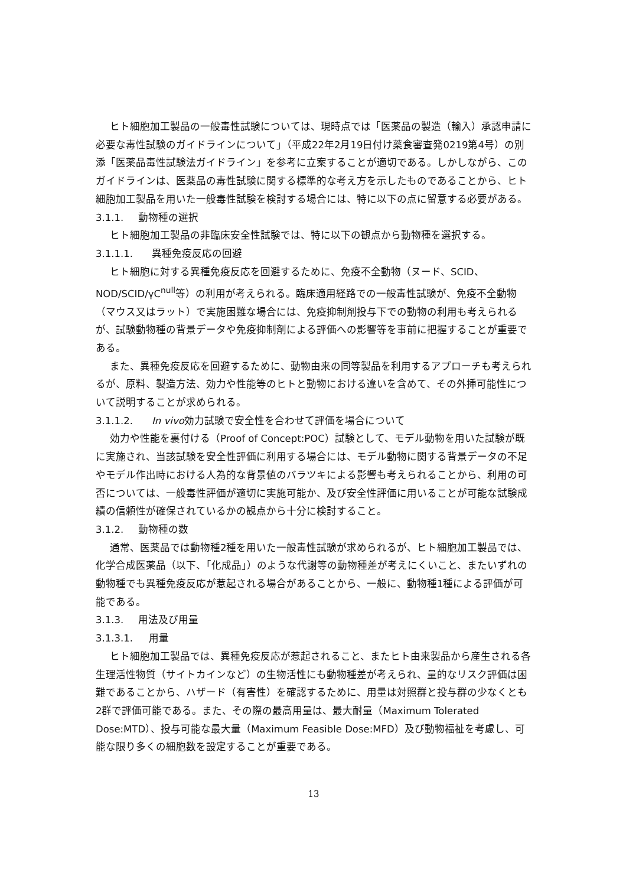ヒト細胞加工製品の一般毒性試験については、現時点では「医薬品の製造（輸入）承認申請に必要な毒性試験のガイドラインについて」（平成22年2月19日付け薬食審査発0219第4号）の別添「医薬品毒性試験法ガイドライン」を参考に立案することが適切である。しかしながら、このガイドラインは、医薬品の毒性試験に関する標準的な考え方を示したものであることから、ヒト細胞加工製品を用いた一般毒性試験を検討する場合には、特に以下の点に留意する必要がある。
3.1.1. 動物種の選択
ヒト細胞加工製品の非臨床安全性試験では、特に以下の観点から動物種を選択する。
3.1.1.1. 異種免疫反応の回避
ヒト細胞に対する異種免疫反応を回避するために、免疫不全動物（ヌード、SCID、NOD/SCID/γC<sup>null</sup>等）の利用が考えられる。臨床適用経路での一般毒性試験が、免疫不全動物（マウス又はラット）で実施困難な場合には、免疫抑制剤投与下での動物の利用も考えられるが、試験動物種の背景データや免疫抑制剤による評価への影響等を事前に把握することが重要である。
また、異種免疫反応を回避するために、動物由来の同等製品を利用するアプローチも考えられるが、原料、製造方法、効力や性能等のヒトと動物における違いを含めて、その外挿可能性について説明することが求められる。
3.1.1.2. In vivo効力試験で安全性を合わせて評価を場合について
効力や性能を裏付ける（Proof of Concept:POC）試験として、モデル動物を用いた試験が既に実施され、当該試験を安全性評価に利用する場合には、モデル動物に関する背景データの不足やモデル作出時における人為的な背景値のバラツキによる影響も考えられることから、利用の可否については、一般毒性評価が適切に実施可能か、及び安全性評価に用いることが可能な試験成績の信頼性が確保されているかの観点から十分に検討すること。
3.1.2. 動物種の数
通常、医薬品では動物種2種を用いた一般毒性試験が求められるが、ヒト細胞加工製品では、化学合成医薬品（以下、「化成品」）のような代謝等の動物種差が考えにくいこと、またいずれの動物種でも異種免疫反応が惹起される場合があることから、一般に、動物種1種による評価が可能である。
3.1.3. 用法及び用量
3.1.3.1. 用量
ヒト細胞加工製品では、異種免疫反応が惹起されること、またヒト由来製品から産生される各生理活性物質（サイトカインなど）の生物活性にも動物種差が考えられ、量的なリスク評価は困難であることから、ハザード（有害性）を確認するために、用量は対照群と投与群の少なくとも2群で評価可能である。また、その際の最高用量は、最大耐量（Maximum Tolerated Dose:MTD）、投与可能な最大量（Maximum Feasible Dose:MFD）及び動物福祉を考慮し、可能な限り多くの細胞数を設定することが重要である。
13